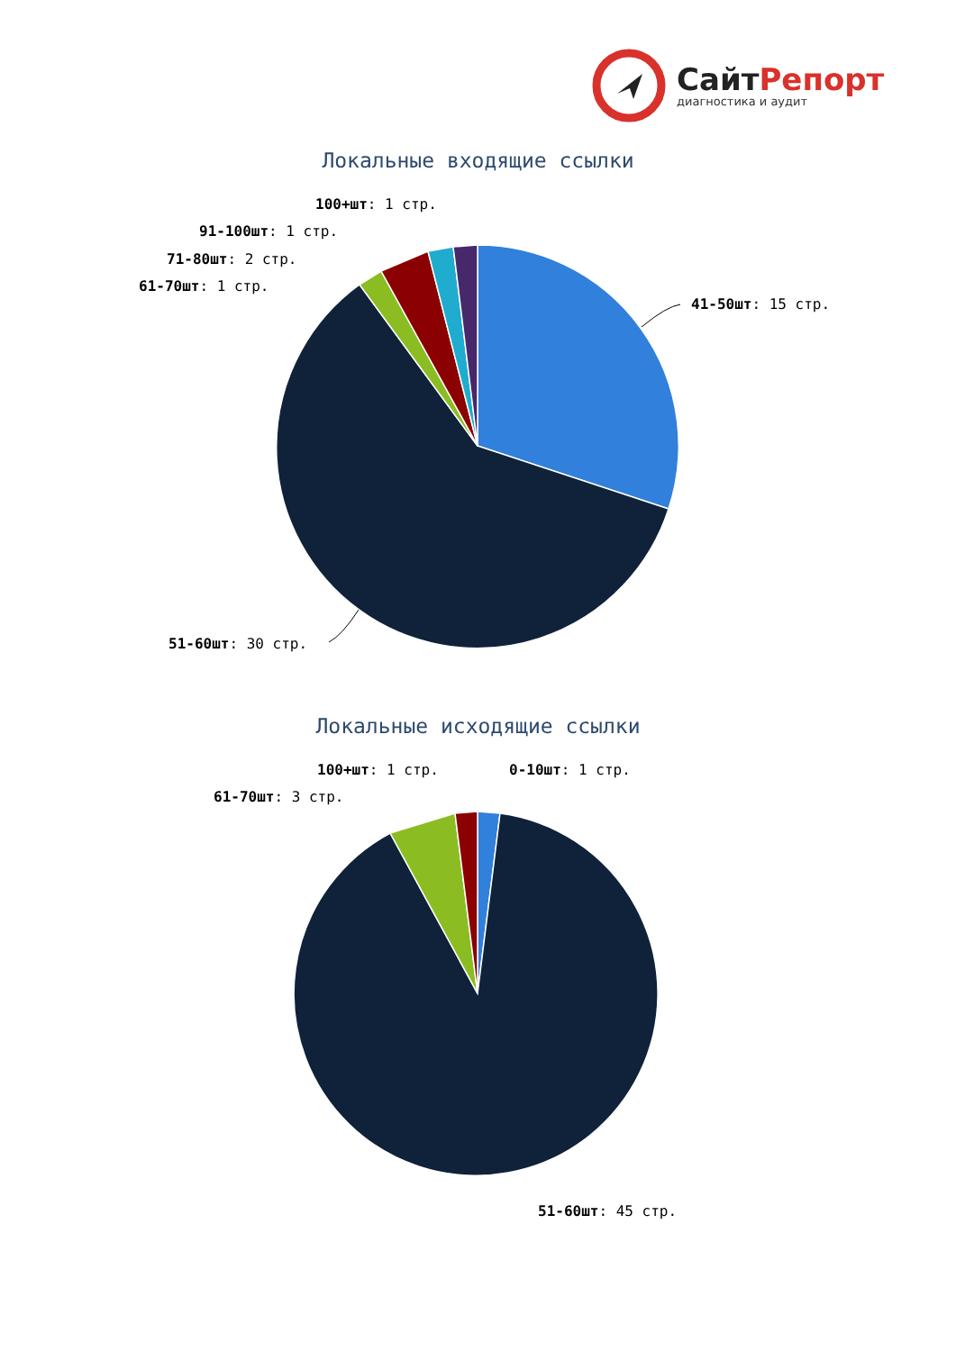СайтРепорт
диагностика и аудит
Локальные входящие ссылки
100+шт: 1 стр.
91-100шт: 1 стр.
71-80шт: 2 стр.
61-70шт: 1 стр.
41-50шт: 15 стр.
51-60шт: 30 стр.
Локальные исходящие ссылки
100+шт: 1 стр. 0-10шт: 1 стр.
61-70шт: 3 стр.
51-60шт: 45 стр.